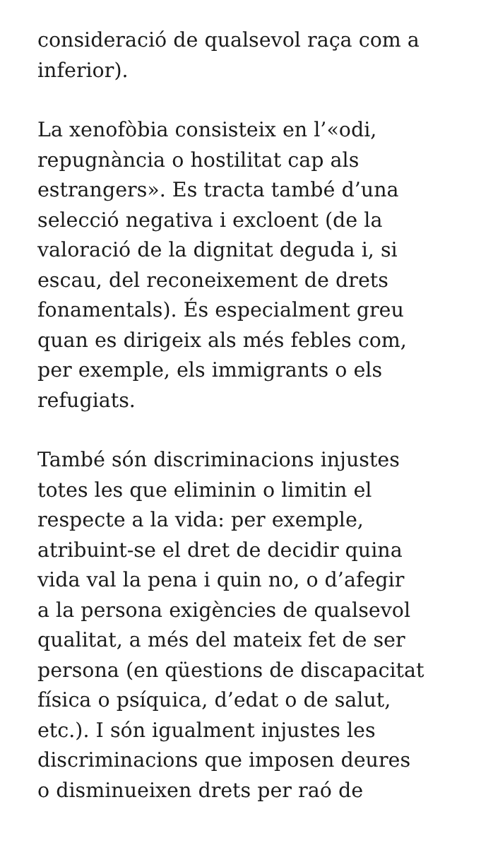consideració de qualsevol raça com a
inferior).
La xenofòbia consisteix en l’«odi,
repugnància o hostilitat cap als
estrangers». Es tracta també d’una
selecció negativa i excloent (de la
valoració de la dignitat deguda i, si
escau, del reconeixement de drets
fonamentals). És especialment greu
quan es dirigeix als més febles com,
per exemple, els immigrants o els
refugiats.
També són discriminacions injustes
totes les que eliminin o limitin el
respecte a la vida: per exemple,
atribuint-se el dret de decidir quina
vida val la pena i quin no, o d’afegir
a la persona exigències de qualsevol
qualitat, a més del mateix fet de ser
persona (en qüestions de discapacitat
física o psíquica, d’edat o de salut,
etc.). I són igualment injustes les
discriminacions que imposen deures
o disminueixen drets per raó de